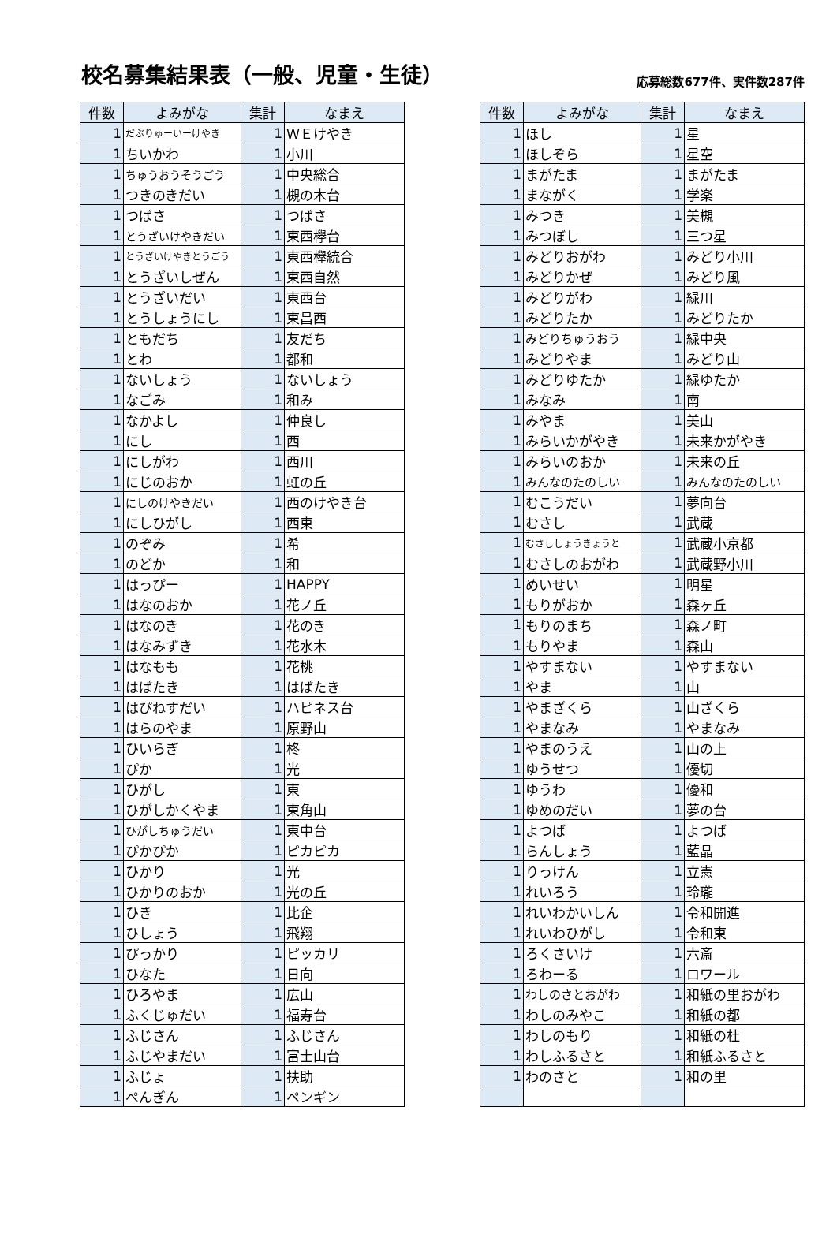校名募集結果表（一般、児童・生徒）
応募総数677件、実件数287件
| 件数 | よみがな | 集計 | なまえ |
| --- | --- | --- | --- |
| 1 | だぶりゅーいーけやき | 1 | ＷＥけやき |
| 1 | ちいかわ | 1 | 小川 |
| 1 | ちゅうおうそうごう | 1 | 中央総合 |
| 1 | つきのきだい | 1 | 槻の木台 |
| 1 | つばさ | 1 | つばさ |
| 1 | とうざいけやきだい | 1 | 東西欅台 |
| 1 | とうざいけやきとうごう | 1 | 東西欅統合 |
| 1 | とうざいしぜん | 1 | 東西自然 |
| 1 | とうざいだい | 1 | 東西台 |
| 1 | とうしょうにし | 1 | 東昌西 |
| 1 | ともだち | 1 | 友だち |
| 1 | とわ | 1 | 都和 |
| 1 | ないしょう | 1 | ないしょう |
| 1 | なごみ | 1 | 和み |
| 1 | なかよし | 1 | 仲良し |
| 1 | にし | 1 | 西 |
| 1 | にしがわ | 1 | 西川 |
| 1 | にじのおか | 1 | 虹の丘 |
| 1 | にしのけやきだい | 1 | 西のけやき台 |
| 1 | にしひがし | 1 | 西東 |
| 1 | のぞみ | 1 | 希 |
| 1 | のどか | 1 | 和 |
| 1 | はっぴー | 1 | HAPPY |
| 1 | はなのおか | 1 | 花ノ丘 |
| 1 | はなのき | 1 | 花のき |
| 1 | はなみずき | 1 | 花水木 |
| 1 | はなもも | 1 | 花桃 |
| 1 | はばたき | 1 | はばたき |
| 1 | はぴねすだい | 1 | ハピネス台 |
| 1 | はらのやま | 1 | 原野山 |
| 1 | ひいらぎ | 1 | 柊 |
| 1 | ぴか | 1 | 光 |
| 1 | ひがし | 1 | 東 |
| 1 | ひがしかくやま | 1 | 東角山 |
| 1 | ひがしちゅうだい | 1 | 東中台 |
| 1 | ぴかぴか | 1 | ピカピカ |
| 1 | ひかり | 1 | 光 |
| 1 | ひかりのおか | 1 | 光の丘 |
| 1 | ひき | 1 | 比企 |
| 1 | ひしょう | 1 | 飛翔 |
| 1 | ぴっかり | 1 | ピッカリ |
| 1 | ひなた | 1 | 日向 |
| 1 | ひろやま | 1 | 広山 |
| 1 | ふくじゅだい | 1 | 福寿台 |
| 1 | ふじさん | 1 | ふじさん |
| 1 | ふじやまだい | 1 | 富士山台 |
| 1 | ふじょ | 1 | 扶助 |
| 1 | ぺんぎん | 1 | ペンギン |
| 件数 | よみがな | 集計 | なまえ |
| --- | --- | --- | --- |
| 1 | ほし | 1 | 星 |
| 1 | ほしぞら | 1 | 星空 |
| 1 | まがたま | 1 | まがたま |
| 1 | まながく | 1 | 学楽 |
| 1 | みつき | 1 | 美槻 |
| 1 | みつぼし | 1 | 三つ星 |
| 1 | みどりおがわ | 1 | みどり小川 |
| 1 | みどりかぜ | 1 | みどり風 |
| 1 | みどりがわ | 1 | 緑川 |
| 1 | みどりたか | 1 | みどりたか |
| 1 | みどりちゅうおう | 1 | 緑中央 |
| 1 | みどりやま | 1 | みどり山 |
| 1 | みどりゆたか | 1 | 緑ゆたか |
| 1 | みなみ | 1 | 南 |
| 1 | みやま | 1 | 美山 |
| 1 | みらいかがやき | 1 | 未来かがやき |
| 1 | みらいのおか | 1 | 未来の丘 |
| 1 | みんなのたのしい | 1 | みんなのたのしい |
| 1 | むこうだい | 1 | 夢向台 |
| 1 | むさし | 1 | 武蔵 |
| 1 | むさししょうきょうと | 1 | 武蔵小京都 |
| 1 | むさしのおがわ | 1 | 武蔵野小川 |
| 1 | めいせい | 1 | 明星 |
| 1 | もりがおか | 1 | 森ヶ丘 |
| 1 | もりのまち | 1 | 森ノ町 |
| 1 | もりやま | 1 | 森山 |
| 1 | やすまない | 1 | やすまない |
| 1 | やま | 1 | 山 |
| 1 | やまざくら | 1 | 山ざくら |
| 1 | やまなみ | 1 | やまなみ |
| 1 | やまのうえ | 1 | 山の上 |
| 1 | ゆうせつ | 1 | 優切 |
| 1 | ゆうわ | 1 | 優和 |
| 1 | ゆめのだい | 1 | 夢の台 |
| 1 | よつば | 1 | よつば |
| 1 | らんしょう | 1 | 藍晶 |
| 1 | りっけん | 1 | 立憲 |
| 1 | れいろう | 1 | 玲瓏 |
| 1 | れいわかいしん | 1 | 令和開進 |
| 1 | れいわひがし | 1 | 令和東 |
| 1 | ろくさいけ | 1 | 六斎 |
| 1 | ろわーる | 1 | ロワール |
| 1 | わしのさとおがわ | 1 | 和紙の里おがわ |
| 1 | わしのみやこ | 1 | 和紙の都 |
| 1 | わしのもり | 1 | 和紙の杜 |
| 1 | わしふるさと | 1 | 和紙ふるさと |
| 1 | わのさと | 1 | 和の里 |